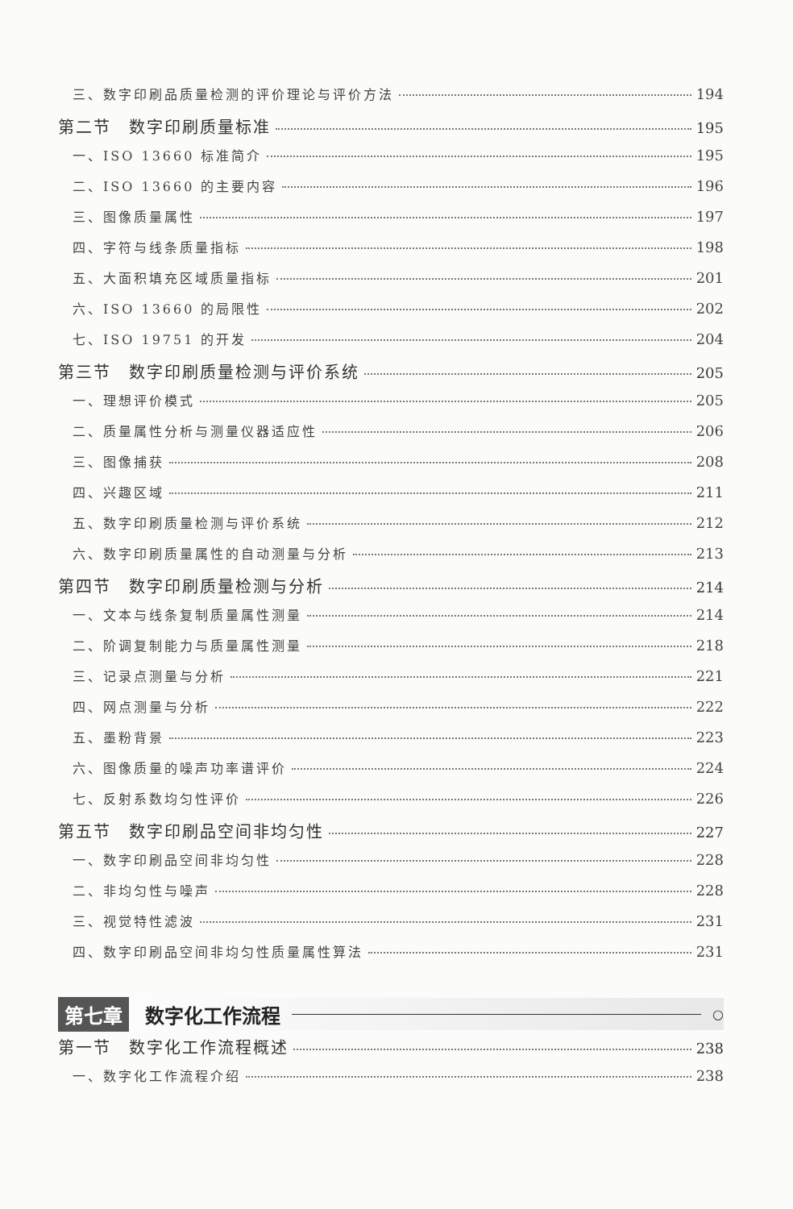三、数字印刷品质量检测的评价理论与评价方法 194
第二节　数字印刷质量标准 195
一、ISO 13660 标准简介 195
二、ISO 13660 的主要内容 196
三、图像质量属性 197
四、字符与线条质量指标 198
五、大面积填充区域质量指标 201
六、ISO 13660 的局限性 202
七、ISO 19751 的开发 204
第三节　数字印刷质量检测与评价系统 205
一、理想评价模式 205
二、质量属性分析与测量仪器适应性 206
三、图像捕获 208
四、兴趣区域 211
五、数字印刷质量检测与评价系统 212
六、数字印刷质量属性的自动测量与分析 213
第四节　数字印刷质量检测与分析 214
一、文本与线条复制质量属性测量 214
二、阶调复制能力与质量属性测量 218
三、记录点测量与分析 221
四、网点测量与分析 222
五、墨粉背景 223
六、图像质量的噪声功率谱评价 224
七、反射系数均匀性评价 226
第五节　数字印刷品空间非均匀性 227
一、数字印刷品空间非均匀性 228
二、非均匀性与噪声 228
三、视觉特性滤波 231
四、数字印刷品空间非均匀性质量属性算法 231
第七章 数字化工作流程 ○
第一节　数字化工作流程概述 238
一、数字化工作流程介绍 238